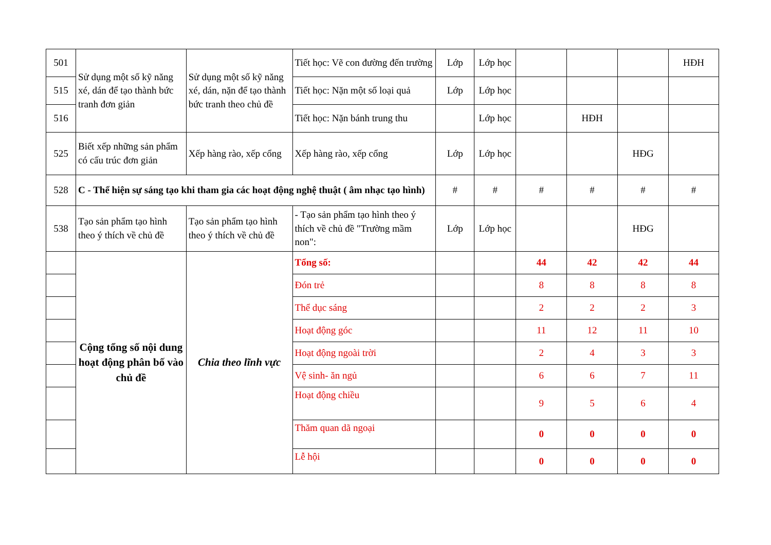| 501 | Sử dụng một số kỹ năng xé, dán để tạo thành bức tranh đơn giản | Sử dụng một số kỹ năng xé, dán, nặn để tạo thành bức tranh theo chủ đề | Tiết học: Vẽ con đường đến trường | Lớp | Lớp học | | | | HĐH |
| 515 | | | Tiết học: Nặn một số loại quả | Lớp | Lớp học | | | | |
| 516 | | | Tiết học: Nặn bánh trung thu | | Lớp học | | HĐH | | |
| 525 | Biết xếp những sản phẩm có cấu trúc đơn giản | Xếp hàng rào, xếp cổng | Xếp hàng rào, xếp cổng | Lớp | Lớp học | | | HĐG | |
| 528 | C - Thể hiện sự sáng tạo khi tham gia các hoạt động nghệ thuật ( âm nhạc tạo hình) | | | # | # | # | # | # | # |
| 538 | Tạo sản phẩm tạo hình theo ý thích về chủ đề | Tạo sản phẩm tạo hình theo ý thích về chủ đề | - Tạo sản phẩm tạo hình theo ý thích về chủ đề "Trường mầm non": | Lớp | Lớp học | | | HĐG | |
| | Cộng tổng số nội dung hoạt động phân bố vào chủ đề | Chia theo lĩnh vực | Tổng số: | | | 44 | 42 | 42 | 44 |
| | | | Đón trẻ | | | 8 | 8 | 8 | 8 |
| | | | Thể dục sáng | | | 2 | 2 | 2 | 3 |
| | | | Hoạt động góc | | | 11 | 12 | 11 | 10 |
| | | | Hoạt động ngoài trời | | | 2 | 4 | 3 | 3 |
| | | | Vệ sinh- ăn ngủ | | | 6 | 6 | 7 | 11 |
| | | | Hoạt động chiều | | | 9 | 5 | 6 | 4 |
| | | | Thăm quan dã ngoại | | | 0 | 0 | 0 | 0 |
| | | | Lễ hội | | | 0 | 0 | 0 | 0 |